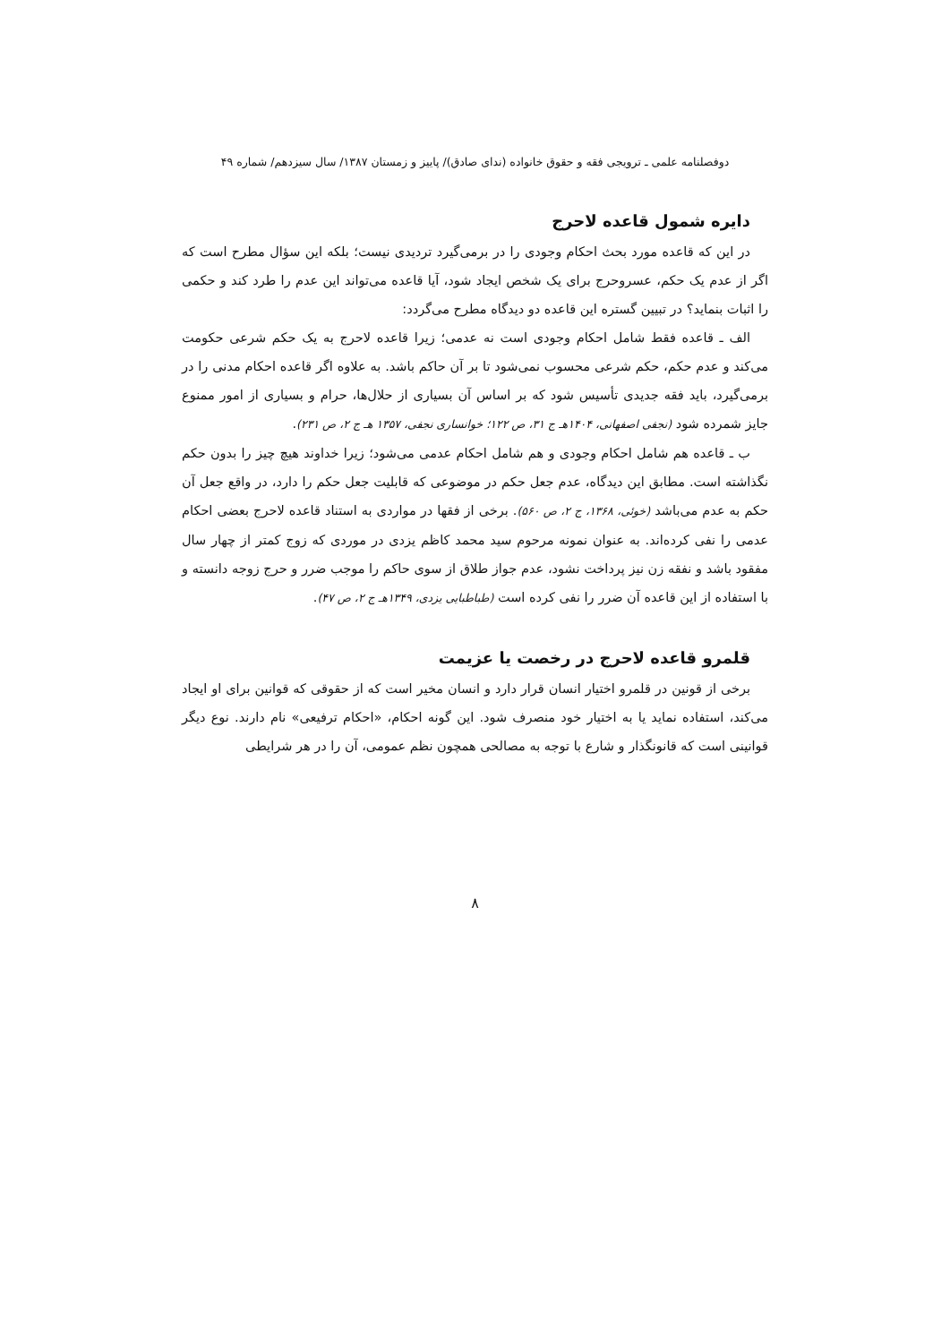دوفصلنامه علمی ـ ترویجی فقه و حقوق خانواده (ندای صادق)/ پاییز و زمستان ۱۳۸۷/ سال سیزدهم/ شماره ۴۹
دایره شمول قاعده لاحرج
در این که قاعده مورد بحث احکام وجودی را در برمی‌گیرد تردیدی نیست؛ بلکه این سؤال مطرح است که اگر از عدم یک حکم، عسروحرج برای یک شخص ایجاد شود، آیا قاعده می‌تواند این عدم را طرد کند و حکمی را اثبات بنماید؟ در تبیین گستره این قاعده دو دیدگاه مطرح می‌گردد:
الف ـ قاعده فقط شامل احکام وجودی است نه عدمی؛ زیرا قاعده لاحرج به یک حکم شرعی حکومت می‌کند و عدم حکم، حکم شرعی محسوب نمی‌شود تا بر آن حاکم باشد. به علاوه اگر قاعده احکام مدنی را در برمی‌گیرد، باید فقه جدیدی تأسیس شود که بر اساس آن بسیاری از حلال‌ها، حرام و بسیاری از امور ممنوع جایز شمرده شود (نجفی اصفهانی، ۱۴۰۴هـ ج ۳۱، ص ۱۲۲؛ خوانساری نجفی، ۱۳۵۷ هـ ج ۲، ص ۲۳۱).
ب ـ قاعده هم شامل احکام وجودی و هم شامل احکام عدمی می‌شود؛ زیرا خداوند هیچ چیز را بدون حکم نگذاشته است. مطابق این دیدگاه، عدم جعل حکم در موضوعی که قابلیت جعل حکم را دارد، در واقع جعل آن حکم به عدم می‌باشد (خوئی، ۱۳۶۸، ج ۲، ص ۵۶۰). برخی از فقها در مواردی به استناد قاعده لاحرج بعضی احکام عدمی را نفی کرده‌اند. به عنوان نمونه مرحوم سید محمد کاظم یزدی در موردی که زوج کمتر از چهار سال مفقود باشد و نفقه زن نیز پرداخت نشود، عدم جواز طلاق از سوی حاکم را موجب ضرر و حرج زوجه دانسته و با استفاده از این قاعده آن ضرر را نفی کرده است (طباطبایی یزدی، ۱۳۴۹هـ ج ۲، ص ۴۷).
قلمرو قاعده لاحرج در رخصت یا عزیمت
برخی از قونین در قلمرو اختیار انسان قرار دارد و انسان مخیر است که از حقوقی که قوانین برای او ایجاد می‌کند، استفاده نماید یا به اختیار خود منصرف شود. این گونه احکام، «احکام ترفیعی» نام دارند. نوع دیگر قوانینی است که قانونگذار و شارع با توجه به مصالحی همچون نظم عمومی، آن را در هر شرایطی
۸